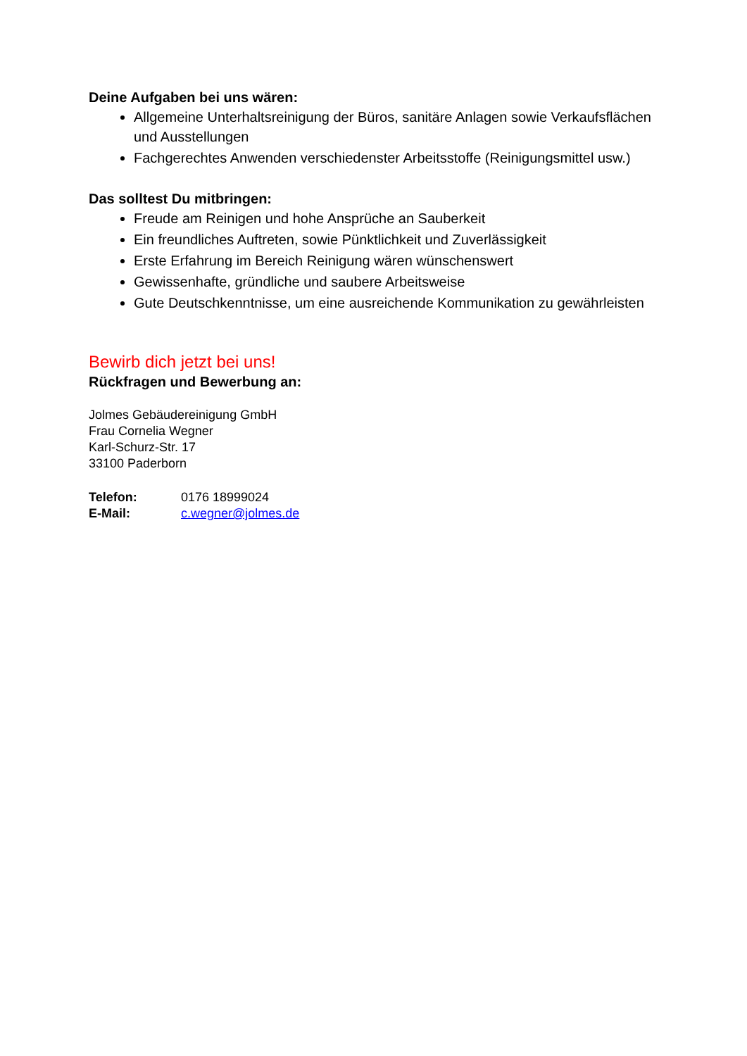Deine Aufgaben bei uns wären:
Allgemeine Unterhaltsreinigung der Büros, sanitäre Anlagen sowie Verkaufsflächen und Ausstellungen
Fachgerechtes Anwenden verschiedenster Arbeitsstoffe (Reinigungsmittel usw.)
Das solltest Du mitbringen:
Freude am Reinigen und hohe Ansprüche an Sauberkeit
Ein freundliches Auftreten, sowie Pünktlichkeit und Zuverlässigkeit
Erste Erfahrung im Bereich Reinigung wären wünschenswert
Gewissenhafte, gründliche und saubere Arbeitsweise
Gute Deutschkenntnisse, um eine ausreichende Kommunikation zu gewährleisten
Bewirb dich jetzt bei uns!
Rückfragen und Bewerbung an:
Jolmes Gebäudereinigung GmbH
Frau Cornelia Wegner
Karl-Schurz-Str. 17
33100 Paderborn
Telefon: 0176 18999024
E-Mail: c.wegner@jolmes.de